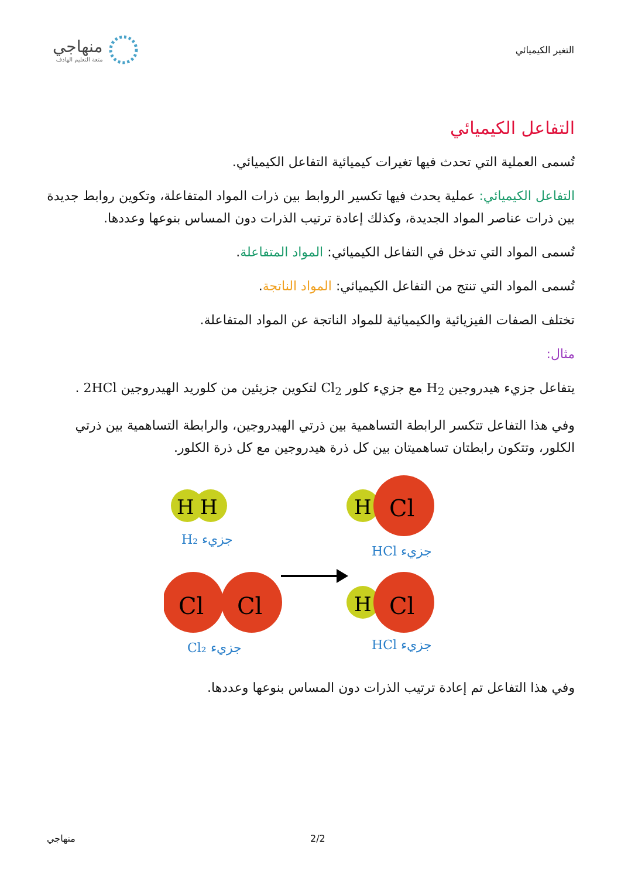التغير الكيميائي
منهاجي
متعة التعليم الهادف
التفاعل الكيميائي
تُسمى العملية التي تحدث فيها تغيرات كيميائية التفاعل الكيميائي.
التفاعل الكيميائي: عملية يحدث فيها تكسير الروابط بين ذرات المواد المتفاعلة، وتكوين روابط جديدة بين ذرات عناصر المواد الجديدة، وكذلك إعادة ترتيب الذرات دون المساس بنوعها وعددها.
تُسمى المواد التي تدخل في التفاعل الكيميائي: المواد المتفاعلة.
تُسمى المواد التي تنتج من التفاعل الكيميائي: المواد الناتجة.
تختلف الصفات الفيزيائية والكيميائية للمواد الناتجة عن المواد المتفاعلة.
مثال:
يتفاعل جزيء هيدروجين H<sub>2</sub> مع جزيء كلور Cl<sub>2</sub> لتكوين جزيئين من كلوريد الهيدروجين 2HCl .
وفي هذا التفاعل تتكسر الرابطة التساهمية بين ذرتي الهيدروجين، والرابطة التساهمية بين ذرتي الكلور، وتتكون رابطتان تساهميتان بين كل ذرة هيدروجين مع كل ذرة الكلور.
H
H
H₂ جزيء
Cl
Cl
Cl₂ جزيء
H
Cl
HCl جزيء
H
Cl
HCl جزيء
وفي هذا التفاعل تم إعادة ترتيب الذرات دون المساس بنوعها وعددها.
منهاجي 2/2